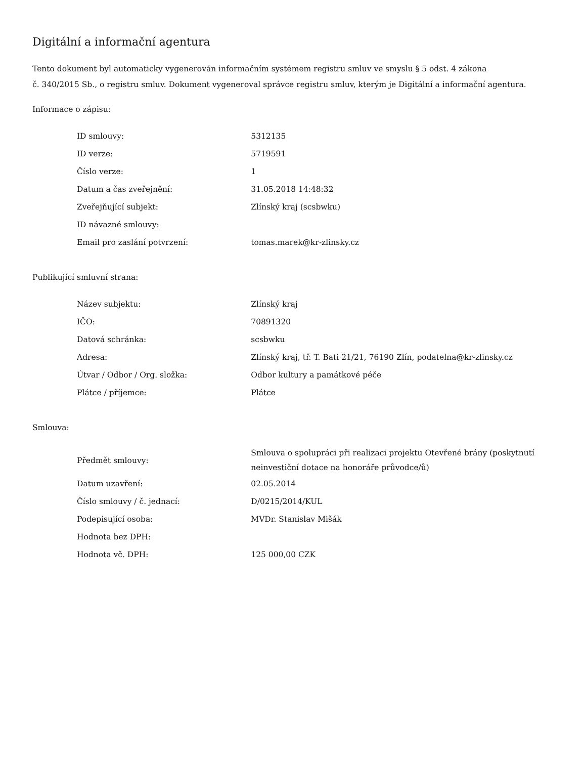Digitální a informační agentura
Tento dokument byl automaticky vygenerován informačním systémem registru smluv ve smyslu § 5 odst. 4 zákona
č. 340/2015 Sb., o registru smluv. Dokument vygeneroval správce registru smluv, kterým je Digitální a informační agentura.
Informace o zápisu:
| ID smlouvy: | 5312135 |
| ID verze: | 5719591 |
| Číslo verze: | 1 |
| Datum a čas zveřejnění: | 31.05.2018 14:48:32 |
| Zveřejňující subjekt: | Zlínský kraj (scsbwku) |
| ID návazné smlouvy: | |
| Email pro zaslání potvrzení: | tomas.marek@kr-zlinsky.cz |
Publikující smluvní strana:
| Název subjektu: | Zlínský kraj |
| IČO: | 70891320 |
| Datová schránka: | scsbwku |
| Adresa: | Zlínský kraj, tř. T. Bati 21/21, 76190 Zlín, podatelna@kr-zlinsky.cz |
| Útvar / Odbor / Org. složka: | Odbor kultury a památkové péče |
| Plátce / příjemce: | Plátce |
Smlouva:
| Předmět smlouvy: | Smlouva o spolupráci při realizaci projektu Otevřené brány (poskytnutí neinvestiční dotace na honoráře průvodce/ů) |
| Datum uzavření: | 02.05.2014 |
| Číslo smlouvy / č. jednací: | D/0215/2014/KUL |
| Podepisující osoba: | MVDr. Stanislav Mišák |
| Hodnota bez DPH: | |
| Hodnota vč. DPH: | 125 000,00 CZK |